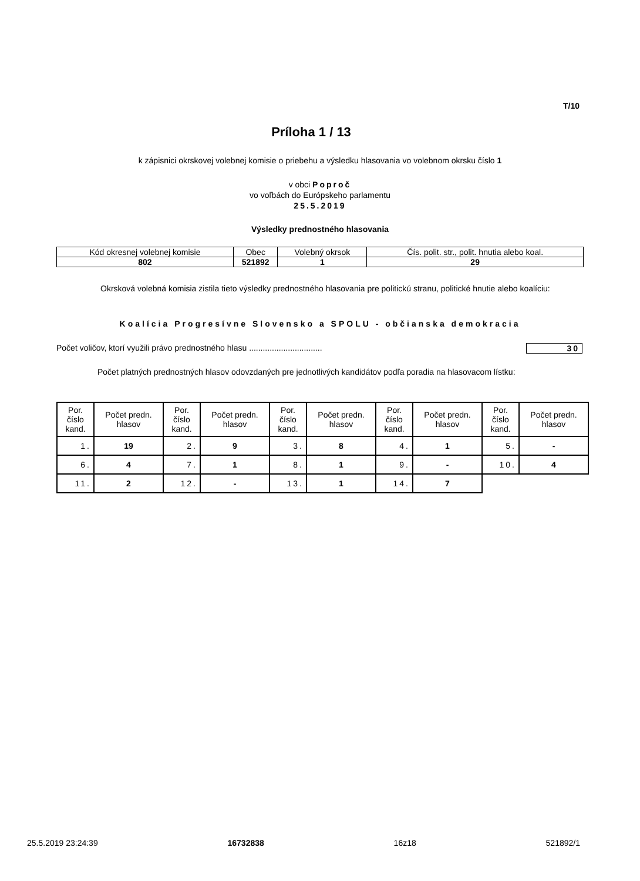T/10
Príloha 1 / 13
k zápisnici okrskovej volebnej komisie o priebehu a výsledku hlasovania vo volebnom okrsku číslo 1
v obci Poproč
vo voľbách do Európskeho parlamentu
25.5.2019
Výsledky prednostného hlasovania
| Kód okresnej volebnej komisie | Obec | Volebný okrsok | Čís. polit. str., polit. hnutia alebo koal. |
| 802 | 521892 | 1 | 29 |
Okrsková volebná komisia zistila tieto výsledky prednostného hlasovania pre politickú stranu, politické hnutie alebo koalíciu:
Koalícia Progresívne Slovensko a SPOLU - občianska demokracia
Počet voličov, ktorí využili právo prednostného hlasu ................................ 30
Počet platných prednostných hlasov odovzdaných pre jednotlivých kandidátov podľa poradia na hlasovacom lístku:
| Por. číslo kand. | Počet predn. hlasov | Por. číslo kand. | Počet predn. hlasov | Por. číslo kand. | Počet predn. hlasov | Por. číslo kand. | Počet predn. hlasov | Por. číslo kand. | Počet predn. hlasov |
| --- | --- | --- | --- | --- | --- | --- | --- | --- | --- |
| 1. | 19 | 2. | 9 | 3. | 8 | 4. | 1 | 5. | - |
| 6. | 4 | 7. | 1 | 8. | 1 | 9. | - | 10. | 4 |
| 11. | 2 | 12. | - | 13. | 1 | 14. | 7 | | |
25.5.2019 23:24:39 16732838 16z18 521892/1